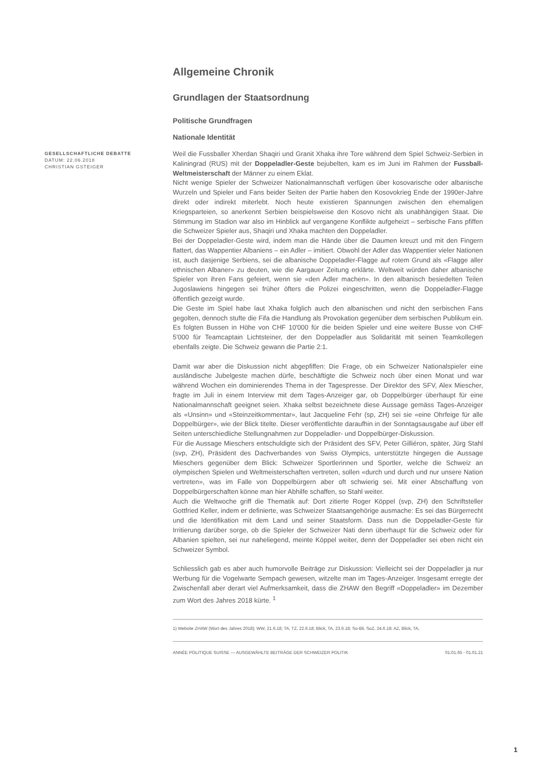Allgemeine Chronik
Grundlagen der Staatsordnung
Politische Grundfragen
Nationale Identität
GESELLSCHAFTLICHE DEBATTE
DATUM: 22.06.2018
CHRISTIAN GSTEIGER
Weil die Fussballer Xherdan Shaqiri und Granit Xhaka ihre Tore während dem Spiel Schweiz-Serbien in Kaliningrad (RUS) mit der Doppeladler-Geste bejubelten, kam es im Juni im Rahmen der Fussball-Weltmeisterschaft der Männer zu einem Eklat.
Nicht wenige Spieler der Schweizer Nationalmannschaft verfügen über kosovarische oder albanische Wurzeln und Spieler und Fans beider Seiten der Partie haben den Kosovokrieg Ende der 1990er-Jahre direkt oder indirekt miterlebt. Noch heute existieren Spannungen zwischen den ehemaligen Kriegsparteien, so anerkennt Serbien beispielsweise den Kosovo nicht als unabhängigen Staat. Die Stimmung im Stadion war also im Hinblick auf vergangene Konflikte aufgeheizt – serbische Fans pfiffen die Schweizer Spieler aus, Shaqiri und Xhaka machten den Doppeladler.
Bei der Doppeladler-Geste wird, indem man die Hände über die Daumen kreuzt und mit den Fingern flattert, das Wappentier Albaniens – ein Adler – imitiert. Obwohl der Adler das Wappentier vieler Nationen ist, auch dasjenige Serbiens, sei die albanische Doppeladler-Flagge auf rotem Grund als «Flagge aller ethnischen Albaner» zu deuten, wie die Aargauer Zeitung erklärte. Weltweit würden daher albanische Spieler von ihren Fans gefeiert, wenn sie «den Adler machen». In den albanisch besiedelten Teilen Jugoslawiens hingegen sei früher öfters die Polizei eingeschritten, wenn die Doppeladler-Flagge öffentlich gezeigt wurde.
Die Geste im Spiel habe laut Xhaka folglich auch den albanischen und nicht den serbischen Fans gegolten, dennoch stufte die Fifa die Handlung als Provokation gegenüber dem serbischen Publikum ein. Es folgten Bussen in Höhe von CHF 10'000 für die beiden Spieler und eine weitere Busse von CHF 5'000 für Teamcaptain Lichtsteiner, der den Doppeladler aus Solidarität mit seinen Teamkollegen ebenfalls zeigte. Die Schweiz gewann die Partie 2:1.
Damit war aber die Diskussion nicht abgepfiffen: Die Frage, ob ein Schweizer Nationalspieler eine ausländische Jubelgeste machen dürfe, beschäftigte die Schweiz noch über einen Monat und war während Wochen ein dominierendes Thema in der Tagespresse. Der Direktor des SFV, Alex Miescher, fragte im Juli in einem Interview mit dem Tages-Anzeiger gar, ob Doppelbürger überhaupt für eine Nationalmannschaft geeignet seien. Xhaka selbst bezeichnete diese Aussage gemäss Tages-Anzeiger als «Unsinn» und «Steinzeitkommentar», laut Jacqueline Fehr (sp, ZH) sei sie «eine Ohrfeige für alle Doppelbürger», wie der Blick titelte. Dieser veröffentlichte daraufhin in der Sonntagsausgabe auf über elf Seiten unterschiedliche Stellungnahmen zur Doppeladler- und Doppelbürger-Diskussion.
Für die Aussage Mieschers entschuldigte sich der Präsident des SFV, Peter Gilliéron, später, Jürg Stahl (svp, ZH), Präsident des Dachverbandes von Swiss Olympics, unterstützte hingegen die Aussage Mieschers gegenüber dem Blick: Schweizer Sportlerinnen und Sportler, welche die Schweiz an olympischen Spielen und Weltmeisterschaften vertreten, sollen «durch und durch und nur unsere Nation vertreten», was im Falle von Doppelbürgern aber oft schwierig sei. Mit einer Abschaffung von Doppelbürgerschaften könne man hier Abhilfe schaffen, so Stahl weiter.
Auch die Weltwoche griff die Thematik auf: Dort zitierte Roger Köppel (svp, ZH) den Schriftsteller Gottfried Keller, indem er definierte, was Schweizer Staatsangehörige ausmache: Es sei das Bürgerrecht und die Identifikation mit dem Land und seiner Staatsform. Dass nun die Doppeladler-Geste für Irritierung darüber sorge, ob die Spieler der Schweizer Nati denn überhaupt für die Schweiz oder für Albanien spielten, sei nur naheliegend, meinte Köppel weiter, denn der Doppeladler sei eben nicht ein Schweizer Symbol.
Schliesslich gab es aber auch humorvolle Beiträge zur Diskussion: Vielleicht sei der Doppeladler ja nur Werbung für die Vogelwarte Sempach gewesen, witzelte man im Tages-Anzeiger. Insgesamt erregte der Zwischenfall aber derart viel Aufmerksamkeit, dass die ZHAW den Begriff «Doppeladler» im Dezember zum Wort des Jahres 2018 kürte. <sup>1</sup>
1) Website ZHAW (Wort des Jahres 2018); WW, 21.6.18; TA, TZ, 22.6.18; Blick, TA, 23.6.18; So-Bli, SoZ, 24.6.18; AZ, Blick, TA,
ANNÉE POLITIQUE SUISSE — AUSGEWÄHLTE BEITRÄGE DER SCHWEIZER POLITIK 01.01.65 - 01.01.21
1